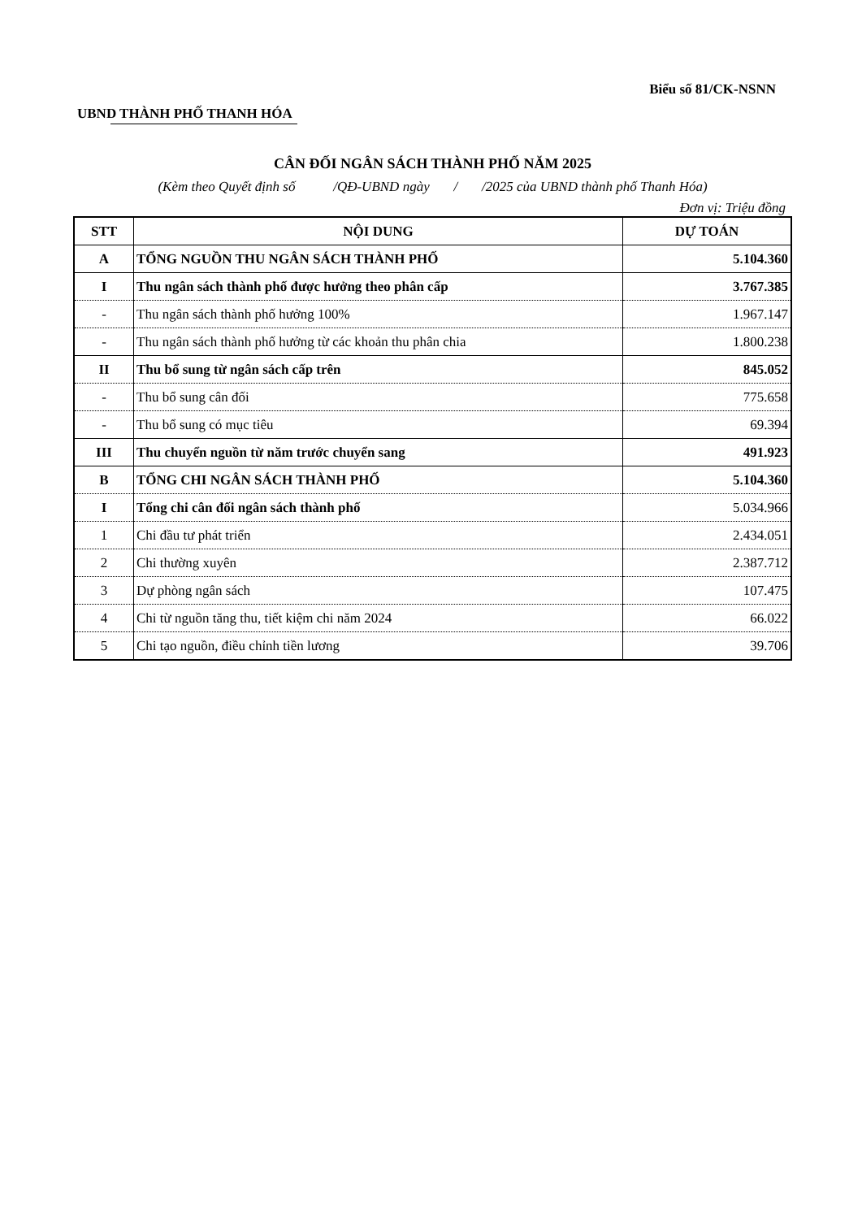Biểu số 81/CK-NSNN
UBND THÀNH PHỐ THANH HÓA
CÂN ĐỐI NGÂN SÁCH THÀNH PHỐ NĂM 2025
(Kèm theo Quyết định số /QĐ-UBND ngày / /2025 của UBND thành phố Thanh Hóa)
Đơn vị: Triệu đồng
| STT | NỘI DUNG | DỰ TOÁN |
| --- | --- | --- |
| A | TỔNG NGUỒN THU NGÂN SÁCH THÀNH PHỐ | 5.104.360 |
| I | Thu ngân sách thành phố được hưởng theo phân cấp | 3.767.385 |
| - | Thu ngân sách thành phố hưởng 100% | 1.967.147 |
| - | Thu ngân sách thành phố hưởng từ các khoản thu phân chia | 1.800.238 |
| II | Thu bổ sung từ ngân sách cấp trên | 845.052 |
| - | Thu bổ sung cân đối | 775.658 |
| - | Thu bổ sung có mục tiêu | 69.394 |
| III | Thu chuyển nguồn từ năm trước chuyển sang | 491.923 |
| B | TỔNG CHI NGÂN SÁCH THÀNH PHỐ | 5.104.360 |
| I | Tổng chi cân đối ngân sách thành phố | 5.034.966 |
| 1 | Chi đầu tư phát triển | 2.434.051 |
| 2 | Chi thường xuyên | 2.387.712 |
| 3 | Dự phòng ngân sách | 107.475 |
| 4 | Chi từ nguồn tăng thu, tiết kiệm chi năm 2024 | 66.022 |
| 5 | Chi tạo nguồn, điều chỉnh tiền lương | 39.706 |